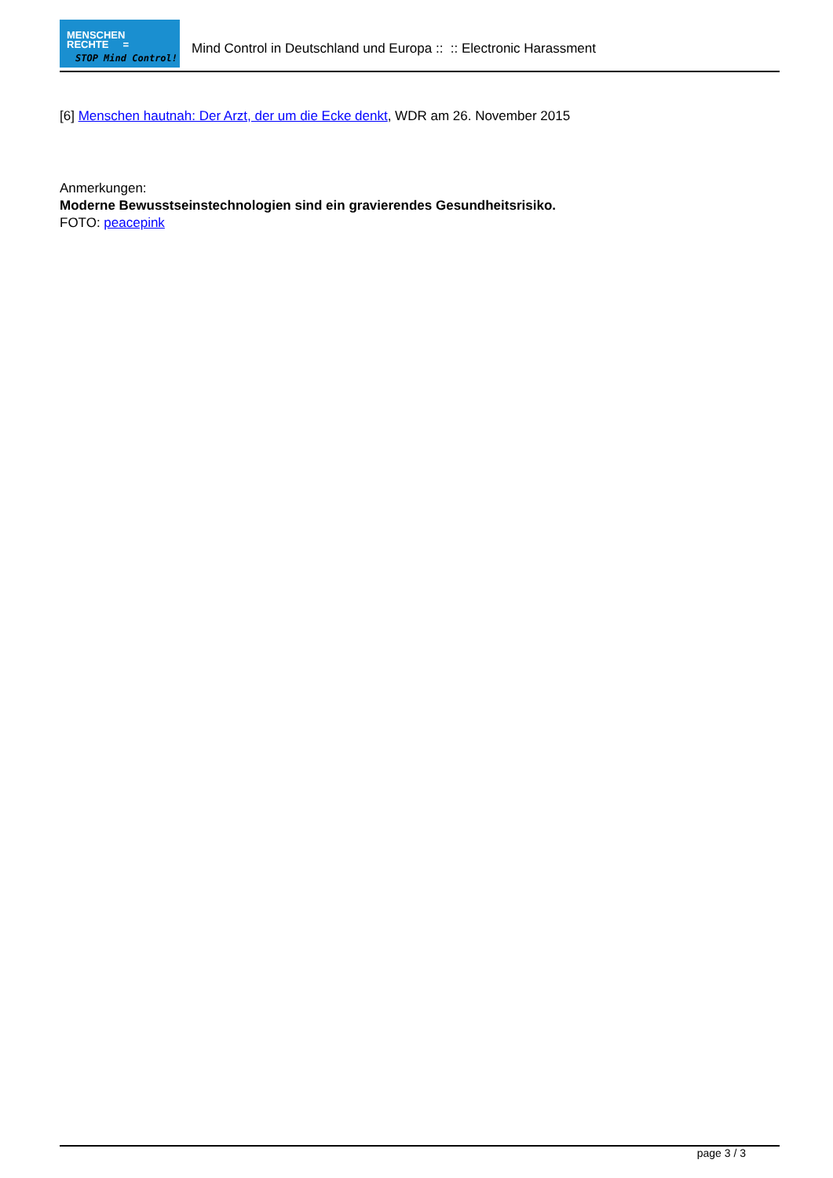MENSCHEN
RECHTE =
STOP Mind Control!
Mind Control in Deutschland und Europa :: :: Electronic Harassment
[6] Menschen hautnah: Der Arzt, der um die Ecke denkt, WDR am 26. November 2015
Anmerkungen:
Moderne Bewusstseinstechnologien sind ein gravierendes Gesundheitsrisiko.
FOTO: peacepink
page 3 / 3